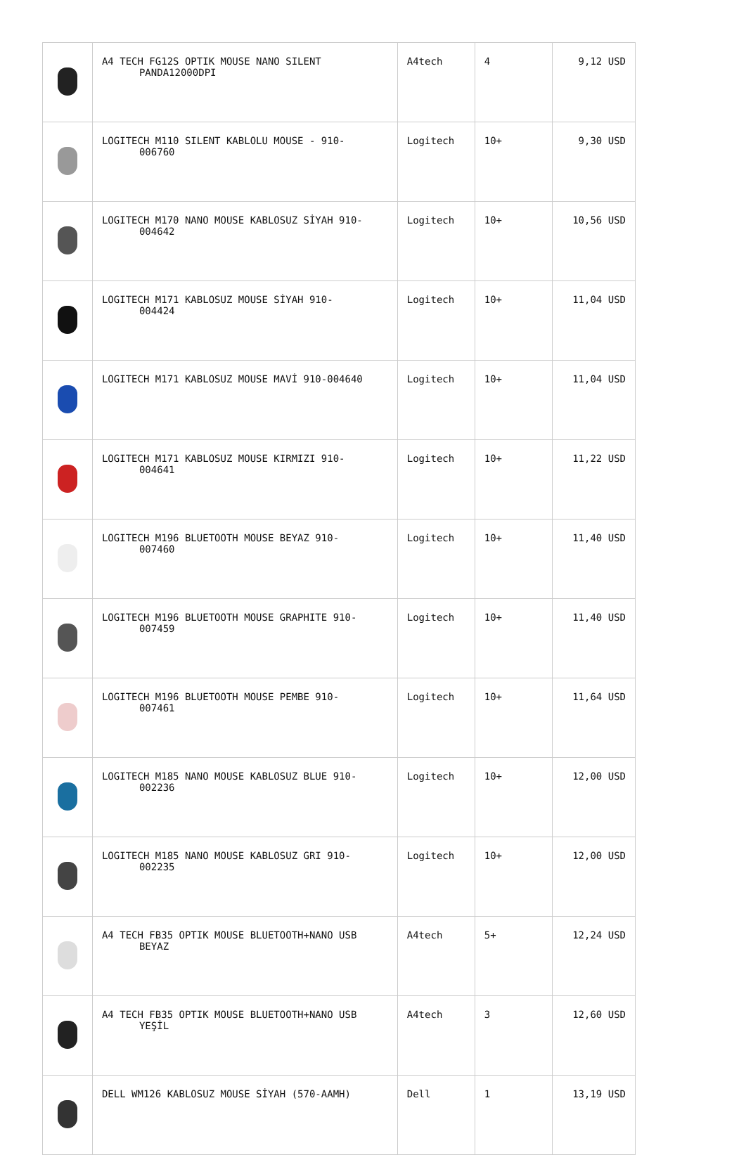| | A4 TECH FG12S OPTIK MOUSE NANO SILENT PANDA12000DPI | A4tech | 4 | 9,12 USD |
| | LOGITECH M110 SILENT KABLOLU MOUSE - 910- 006760 | Logitech | 10+ | 9,30 USD |
| | LOGITECH M170 NANO MOUSE KABLOSUZ SİYAH 910- 004642 | Logitech | 10+ | 10,56 USD |
| | LOGITECH M171 KABLOSUZ MOUSE SİYAH 910- 004424 | Logitech | 10+ | 11,04 USD |
| | LOGITECH M171 KABLOSUZ MOUSE MAVİ 910-004640 | Logitech | 10+ | 11,04 USD |
| | LOGITECH M171 KABLOSUZ MOUSE KIRMIZI 910- 004641 | Logitech | 10+ | 11,22 USD |
| | LOGITECH M196 BLUETOOTH MOUSE BEYAZ 910- 007460 | Logitech | 10+ | 11,40 USD |
| | LOGITECH M196 BLUETOOTH MOUSE GRAPHITE 910- 007459 | Logitech | 10+ | 11,40 USD |
| | LOGITECH M196 BLUETOOTH MOUSE PEMBE 910- 007461 | Logitech | 10+ | 11,64 USD |
| | LOGITECH M185 NANO MOUSE KABLOSUZ BLUE 910- 002236 | Logitech | 10+ | 12,00 USD |
| | LOGITECH M185 NANO MOUSE KABLOSUZ GRI 910- 002235 | Logitech | 10+ | 12,00 USD |
| | A4 TECH FB35 OPTIK MOUSE BLUETOOTH+NANO USB BEYAZ | A4tech | 5+ | 12,24 USD |
| | A4 TECH FB35 OPTIK MOUSE BLUETOOTH+NANO USB YEŞİL | A4tech | 3 | 12,60 USD |
| | DELL WM126 KABLOSUZ MOUSE SİYAH (570-AAMH) | Dell | 1 | 13,19 USD |